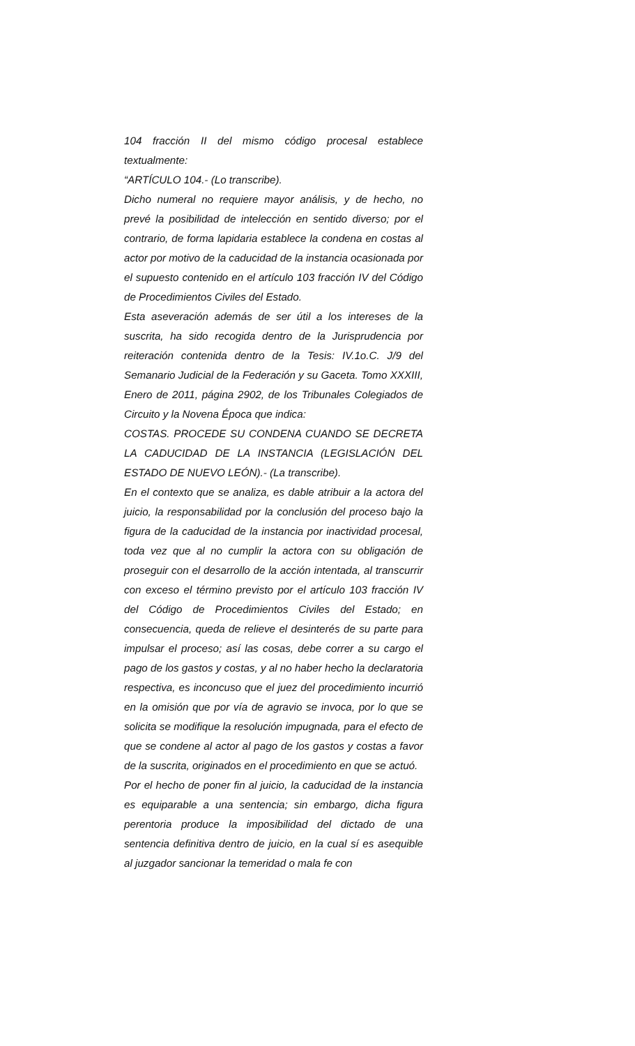104 fracción II del mismo código procesal establece textualmente:
“ARTÍCULO 104.- (Lo transcribe).
Dicho numeral no requiere mayor análisis, y de hecho, no prevé la posibilidad de intelección en sentido diverso; por el contrario, de forma lapidaria establece la condena en costas al actor por motivo de la caducidad de la instancia ocasionada por el supuesto contenido en el artículo 103 fracción IV del Código de Procedimientos Civiles del Estado.
Esta aseveración además de ser útil a los intereses de la suscrita, ha sido recogida dentro de la Jurisprudencia por reiteración contenida dentro de la Tesis: IV.1o.C. J/9 del Semanario Judicial de la Federación y su Gaceta. Tomo XXXIII, Enero de 2011, página 2902, de los Tribunales Colegiados de Circuito y la Novena Época que indica:
COSTAS. PROCEDE SU CONDENA CUANDO SE DECRETA LA CADUCIDAD DE LA INSTANCIA (LEGISLACIÓN DEL ESTADO DE NUEVO LEÓN).- (La transcribe).
En el contexto que se analiza, es dable atribuir a la actora del juicio, la responsabilidad por la conclusión del proceso bajo la figura de la caducidad de la instancia por inactividad procesal, toda vez que al no cumplir la actora con su obligación de proseguir con el desarrollo de la acción intentada, al transcurrir con exceso el término previsto por el artículo 103 fracción IV del Código de Procedimientos Civiles del Estado; en consecuencia, queda de relieve el desinterés de su parte para impulsar el proceso; así las cosas, debe correr a su cargo el pago de los gastos y costas, y al no haber hecho la declaratoria respectiva, es inconcuso que el juez del procedimiento incurrió en la omisión que por vía de agravio se invoca, por lo que se solicita se modifique la resolución impugnada, para el efecto de que se condene al actor al pago de los gastos y costas a favor de la suscrita, originados en el procedimiento en que se actuó.
Por el hecho de poner fin al juicio, la caducidad de la instancia es equiparable a una sentencia; sin embargo, dicha figura perentoria produce la imposibilidad del dictado de una sentencia definitiva dentro de juicio, en la cual sí es asequible al juzgador sancionar la temeridad o mala fe con